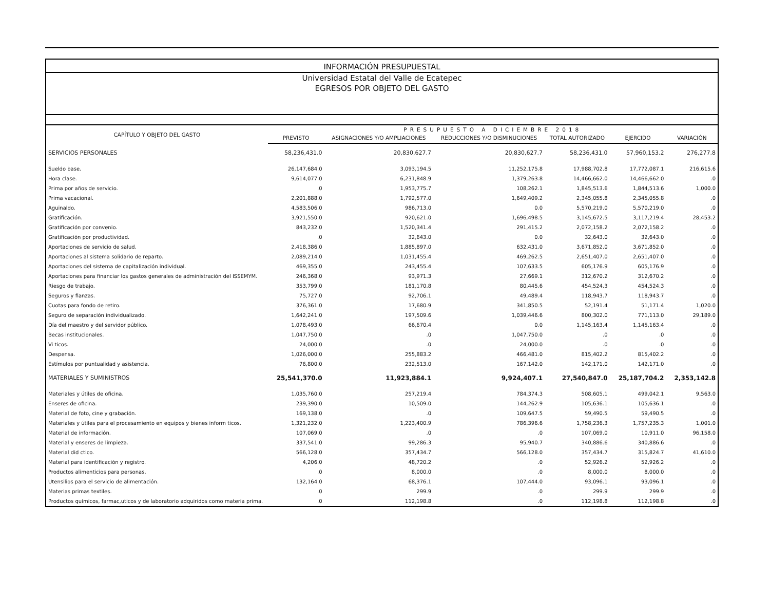INFORMACIÓN PRESUPUESTAL
Universidad Estatal del Valle de Ecatepec
EGRESOS POR OBJETO DEL GASTO
| CAPÍTULO Y OBJETO DEL GASTO | PRESUPUESTO A DICIEMBRE 2018 | | | | | |
| --- | --- | --- | --- | --- | --- | --- |
| | PREVISTO | ASIGNACIONES Y/O AMPLIACIONES | REDUCCIONES Y/O DISMINUCIONES | TOTAL AUTORIZADO | EJERCIDO | VARIACIÓN |
| SERVICIOS PERSONALES | 58,236,431.0 | 20,830,627.7 | 20,830,627.7 | 58,236,431.0 | 57,960,153.2 | 276,277.8 |
| Sueldo base. | 26,147,684.0 | 3,093,194.5 | 11,252,175.8 | 17,988,702.8 | 17,772,087.1 | 216,615.6 |
| Hora clase. | 9,614,077.0 | 6,231,848.9 | 1,379,263.8 | 14,466,662.0 | 14,466,662.0 | .0 |
| Prima por años de servicio. | .0 | 1,953,775.7 | 108,262.1 | 1,845,513.6 | 1,844,513.6 | 1,000.0 |
| Prima vacacional. | 2,201,888.0 | 1,792,577.0 | 1,649,409.2 | 2,345,055.8 | 2,345,055.8 | .0 |
| Aguinaldo. | 4,583,506.0 | 986,713.0 | 0.0 | 5,570,219.0 | 5,570,219.0 | .0 |
| Gratificación. | 3,921,550.0 | 920,621.0 | 1,696,498.5 | 3,145,672.5 | 3,117,219.4 | 28,453.2 |
| Gratificación por convenio. | 843,232.0 | 1,520,341.4 | 291,415.2 | 2,072,158.2 | 2,072,158.2 | .0 |
| Gratificación por productividad. | .0 | 32,643.0 | 0.0 | 32,643.0 | 32,643.0 | .0 |
| Aportaciones de servicio de salud. | 2,418,386.0 | 1,885,897.0 | 632,431.0 | 3,671,852.0 | 3,671,852.0 | .0 |
| Aportaciones al sistema solidario de reparto. | 2,089,214.0 | 1,031,455.4 | 469,262.5 | 2,651,407.0 | 2,651,407.0 | .0 |
| Aportaciones del sistema de capitalización individual. | 469,355.0 | 243,455.4 | 107,633.5 | 605,176.9 | 605,176.9 | .0 |
| Aportaciones para financiar los gastos generales de administración del ISSEMYM. | 246,368.0 | 93,971.3 | 27,669.1 | 312,670.2 | 312,670.2 | .0 |
| Riesgo de trabajo. | 353,799.0 | 181,170.8 | 80,445.6 | 454,524.3 | 454,524.3 | .0 |
| Seguros y fianzas. | 75,727.0 | 92,706.1 | 49,489.4 | 118,943.7 | 118,943.7 | .0 |
| Cuotas para fondo de retiro. | 376,361.0 | 17,680.9 | 341,850.5 | 52,191.4 | 51,171.4 | 1,020.0 |
| Seguro de separación individualizado. | 1,642,241.0 | 197,509.6 | 1,039,446.6 | 800,302.0 | 771,113.0 | 29,189.0 |
| Día del maestro y del servidor público. | 1,078,493.0 | 66,670.4 | 0.0 | 1,145,163.4 | 1,145,163.4 | .0 |
| Becas institucionales. | 1,047,750.0 | .0 | 1,047,750.0 | .0 | .0 | .0 |
| Vi ticos. | 24,000.0 | .0 | 24,000.0 | .0 | .0 | .0 |
| Despensa. | 1,026,000.0 | 255,883.2 | 466,481.0 | 815,402.2 | 815,402.2 | .0 |
| Estímulos por puntualidad y asistencia. | 76,800.0 | 232,513.0 | 167,142.0 | 142,171.0 | 142,171.0 | .0 |
| MATERIALES Y SUMINISTROS | 25,541,370.0 | 11,923,884.1 | 9,924,407.1 | 27,540,847.0 | 25,187,704.2 | 2,353,142.8 |
| Materiales y útiles de oficina. | 1,035,760.0 | 257,219.4 | 784,374.3 | 508,605.1 | 499,042.1 | 9,563.0 |
| Enseres de oficina. | 239,390.0 | 10,509.0 | 144,262.9 | 105,636.1 | 105,636.1 | .0 |
| Material de foto, cine y grabación. | 169,138.0 | .0 | 109,647.5 | 59,490.5 | 59,490.5 | .0 |
| Materiales y útiles para el procesamiento en equipos y bienes inform ticos. | 1,321,232.0 | 1,223,400.9 | 786,396.6 | 1,758,236.3 | 1,757,235.3 | 1,001.0 |
| Material de información. | 107,069.0 | .0 | .0 | 107,069.0 | 10,911.0 | 96,158.0 |
| Material y enseres de limpieza. | 337,541.0 | 99,286.3 | 95,940.7 | 340,886.6 | 340,886.6 | .0 |
| Material did ctico. | 566,128.0 | 357,434.7 | 566,128.0 | 357,434.7 | 315,824.7 | 41,610.0 |
| Material para identificación y registro. | 4,206.0 | 48,720.2 | .0 | 52,926.2 | 52,926.2 | .0 |
| Productos alimenticios para personas. | .0 | 8,000.0 | .0 | 8,000.0 | 8,000.0 | .0 |
| Utensilios para el servicio de alimentación. | 132,164.0 | 68,376.1 | 107,444.0 | 93,096.1 | 93,096.1 | .0 |
| Materias primas textiles. | .0 | 299.9 | .0 | 299.9 | 299.9 | .0 |
| Productos químicos, farmac,uticos y de laboratorio adquiridos como materia prima. | .0 | 112,198.8 | .0 | 112,198.8 | 112,198.8 | .0 |